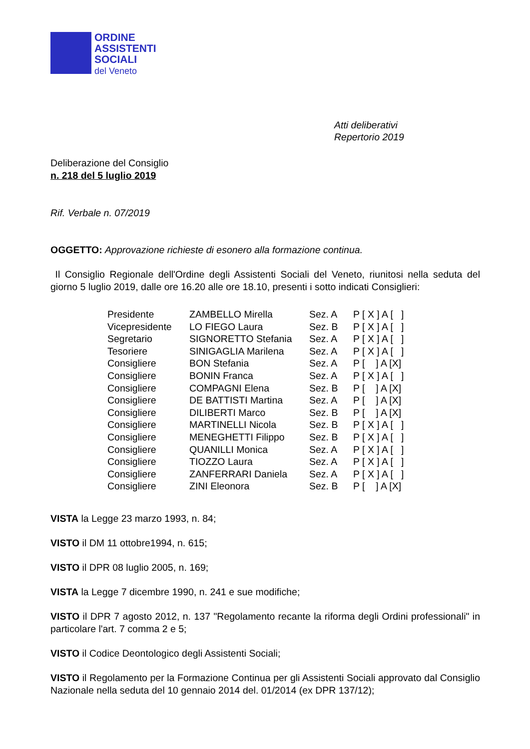ORDINE
ASSISTENTI
SOCIALI
del Veneto
Atti deliberativi
Repertorio 2019
Deliberazione del Consiglio
n. 218 del 5 luglio 2019
Rif. Verbale n. 07/2019
OGGETTO: Approvazione richieste di esonero alla formazione continua.
Il Consiglio Regionale dell'Ordine degli Assistenti Sociali del Veneto, riunitosi nella seduta del giorno 5 luglio 2019, dalle ore 16.20 alle ore 18.10, presenti i sotto indicati Consiglieri:
| Presidente | ZAMBELLO Mirella | Sez. A | P [ X ] A [ ] |
| Vicepresidente | LO FIEGO Laura | Sez. B | P [ X ] A [ ] |
| Segretario | SIGNORETTO Stefania | Sez. A | P [ X ] A [ ] |
| Tesoriere | SINIGAGLIA Marilena | Sez. A | P [ X ] A [ ] |
| Consigliere | BON Stefania | Sez. A | P [ ] A [X] |
| Consigliere | BONIN Franca | Sez. A | P [ X ] A [ ] |
| Consigliere | COMPAGNI Elena | Sez. B | P [ ] A [X] |
| Consigliere | DE BATTISTI Martina | Sez. A | P [ ] A [X] |
| Consigliere | DILIBERTI Marco | Sez. B | P [ ] A [X] |
| Consigliere | MARTINELLI Nicola | Sez. B | P [ X ] A [ ] |
| Consigliere | MENEGHETTI Filippo | Sez. B | P [ X ] A [ ] |
| Consigliere | QUANILLI Monica | Sez. A | P [ X ] A [ ] |
| Consigliere | TIOZZO Laura | Sez. A | P [ X ] A [ ] |
| Consigliere | ZANFERRARI Daniela | Sez. A | P [ X ] A [ ] |
| Consigliere | ZINI Eleonora | Sez. B | P [ ] A [X] |
VISTA la Legge 23 marzo 1993, n. 84;
VISTO il DM 11 ottobre1994, n. 615;
VISTO il DPR 08 luglio 2005, n. 169;
VISTA la Legge 7 dicembre 1990, n. 241 e sue modifiche;
VISTO il DPR 7 agosto 2012, n. 137 "Regolamento recante la riforma degli Ordini professionali" in particolare l'art. 7 comma 2 e 5;
VISTO il Codice Deontologico degli Assistenti Sociali;
VISTO il Regolamento per la Formazione Continua per gli Assistenti Sociali approvato dal Consiglio Nazionale nella seduta del 10 gennaio 2014 del. 01/2014 (ex DPR 137/12);